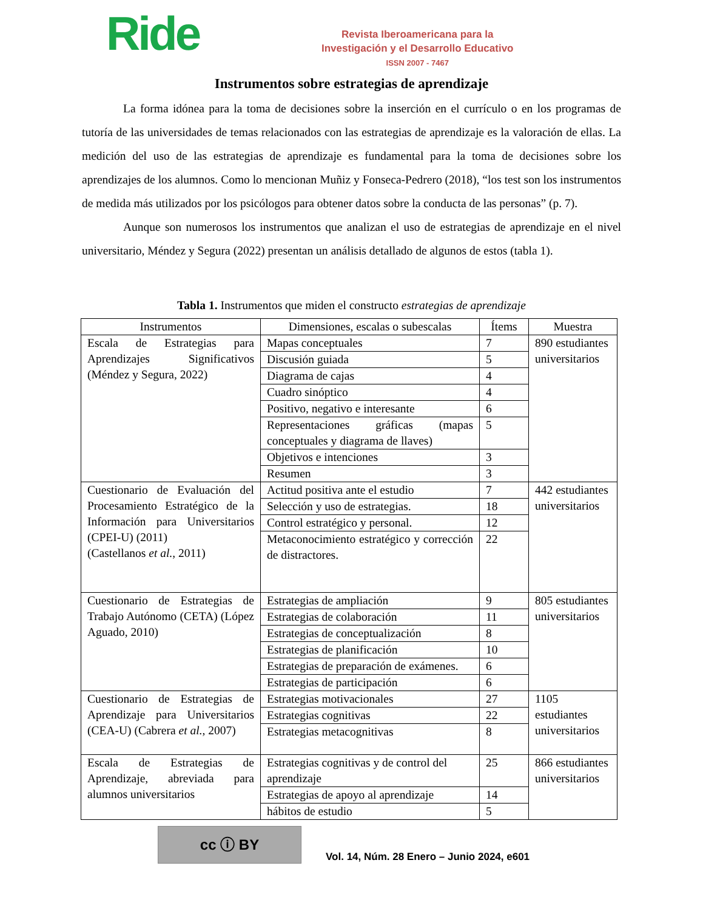Ride
Revista Iberoamericana para la
Investigación y el Desarrollo Educativo
ISSN 2007 - 7467
Instrumentos sobre estrategias de aprendizaje
La forma idónea para la toma de decisiones sobre la inserción en el currículo o en los programas de tutoría de las universidades de temas relacionados con las estrategias de aprendizaje es la valoración de ellas. La medición del uso de las estrategias de aprendizaje es fundamental para la toma de decisiones sobre los aprendizajes de los alumnos. Como lo mencionan Muñiz y Fonseca-Pedrero (2018), “los test son los instrumentos de medida más utilizados por los psicólogos para obtener datos sobre la conducta de las personas” (p. 7).
Aunque son numerosos los instrumentos que analizan el uso de estrategias de aprendizaje en el nivel universitario, Méndez y Segura (2022) presentan un análisis detallado de algunos de estos (tabla 1).
Tabla 1. Instrumentos que miden el constructo estrategias de aprendizaje
| Instrumentos | Dimensiones, escalas o subescalas | Ítems | Muestra |
| --- | --- | --- | --- |
| Escala de Estrategias para Aprendizajes Significativos (Méndez y Segura, 2022) | Mapas conceptuales | 7 | 890 estudiantes universitarios |
| | Discusión guiada | 5 | |
| | Diagrama de cajas | 4 | |
| | Cuadro sinóptico | 4 | |
| | Positivo, negativo e interesante | 6 | |
| | Representaciones gráficas (mapas conceptuales y diagrama de llaves) | 5 | |
| | Objetivos e intenciones | 3 | |
| | Resumen | 3 | |
| Cuestionario de Evaluación del Procesamiento Estratégico de la Información para Universitarios (CPEI-U) (2011) (Castellanos et al. , 2011) | Actitud positiva ante el estudio | 7 | 442 estudiantes universitarios |
| | Selección y uso de estrategias. | 18 | |
| | Control estratégico y personal. | 12 | |
| | Metaconocimiento estratégico y corrección de distractores. | 22 | |
| Cuestionario de Estrategias de Trabajo Autónomo (CETA) (López Aguado, 2010) | Estrategias de ampliación | 9 | 805 estudiantes universitarios |
| | Estrategias de colaboración | 11 | |
| | Estrategias de conceptualización | 8 | |
| | Estrategias de planificación | 10 | |
| | Estrategias de preparación de exámenes. | 6 | |
| | Estrategias de participación | 6 | |
| Cuestionario de Estrategias de Aprendizaje para Universitarios (CEA-U) (Cabrera et al. , 2007) | Estrategias motivacionales | 27 | 1105 estudiantes universitarios |
| | Estrategias cognitivas | 22 | |
| | Estrategias metacognitivas | 8 | |
| Escala de Estrategias de Aprendizaje, abreviada para alumnos universitarios | Estrategias cognitivas y de control del aprendizaje | 25 | 866 estudiantes universitarios |
| | Estrategias de apoyo al aprendizaje | 14 | |
| | hábitos de estudio | 5 | |
cc ⓘ BY
Vol. 14, Núm. 28 Enero – Junio 2024, e601